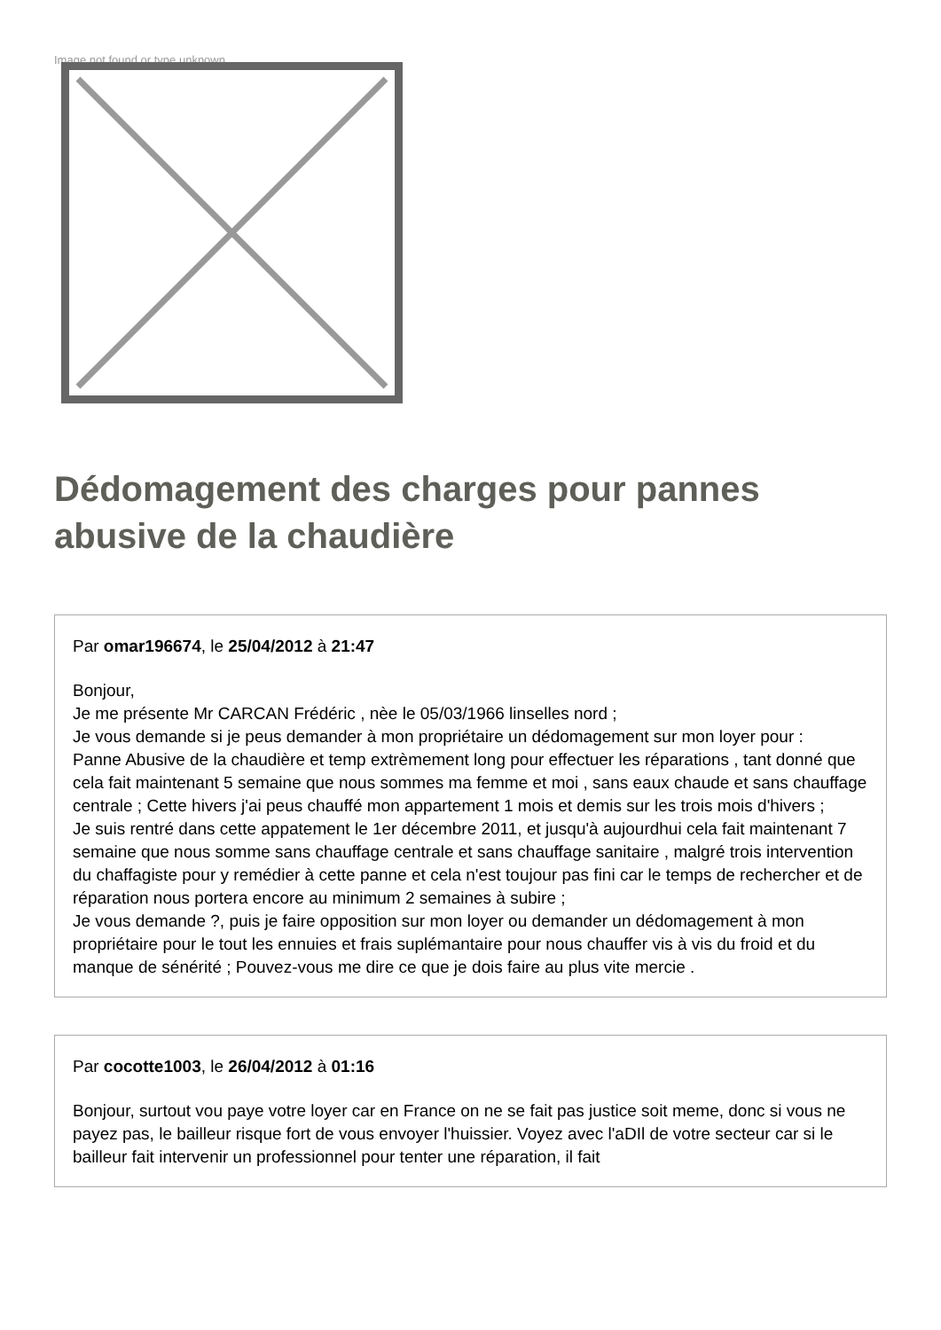Image not found or type unknown
Dédomagement des charges pour pannes abusive de la chaudière
Par omar196674, le 25/04/2012 à 21:47
Bonjour,
Je me présente Mr CARCAN Frédéric , nèe le 05/03/1966 linselles nord ;
Je vous demande si je peus demander à mon propriétaire un dédomagement sur mon loyer pour :
Panne Abusive de la chaudière et temp extrèmement long pour effectuer les réparations , tant donné que cela fait maintenant 5 semaine que nous sommes ma femme et moi , sans eaux chaude et sans chauffage centrale ; Cette hivers j'ai peus chauffé mon appartement 1 mois et demis sur les trois mois d'hivers ;
Je suis rentré dans cette appatement le 1er décembre 2011, et jusqu'à aujourdhui cela fait maintenant 7 semaine que nous somme sans chauffage centrale et sans chauffage sanitaire , malgré trois intervention du chaffagiste pour y remédier à cette panne et cela n'est toujour pas fini car le temps de rechercher et de réparation nous portera encore au minimum 2 semaines à subire ;
Je vous demande ?, puis je faire opposition sur mon loyer ou demander un dédomagement à mon propriétaire pour le tout les ennuies et frais suplémantaire pour nous chauffer vis à vis du froid et du manque de sénérité ; Pouvez-vous me dire ce que je dois faire au plus vite mercie .
Par cocotte1003, le 26/04/2012 à 01:16
Bonjour, surtout vou paye votre loyer car en France on ne se fait pas justice soit meme, donc si vous ne payez pas, le bailleur risque fort de vous envoyer l'huissier. Voyez avec l'aDIl de votre secteur car si le bailleur fait intervenir un professionnel pour tenter une réparation, il fait